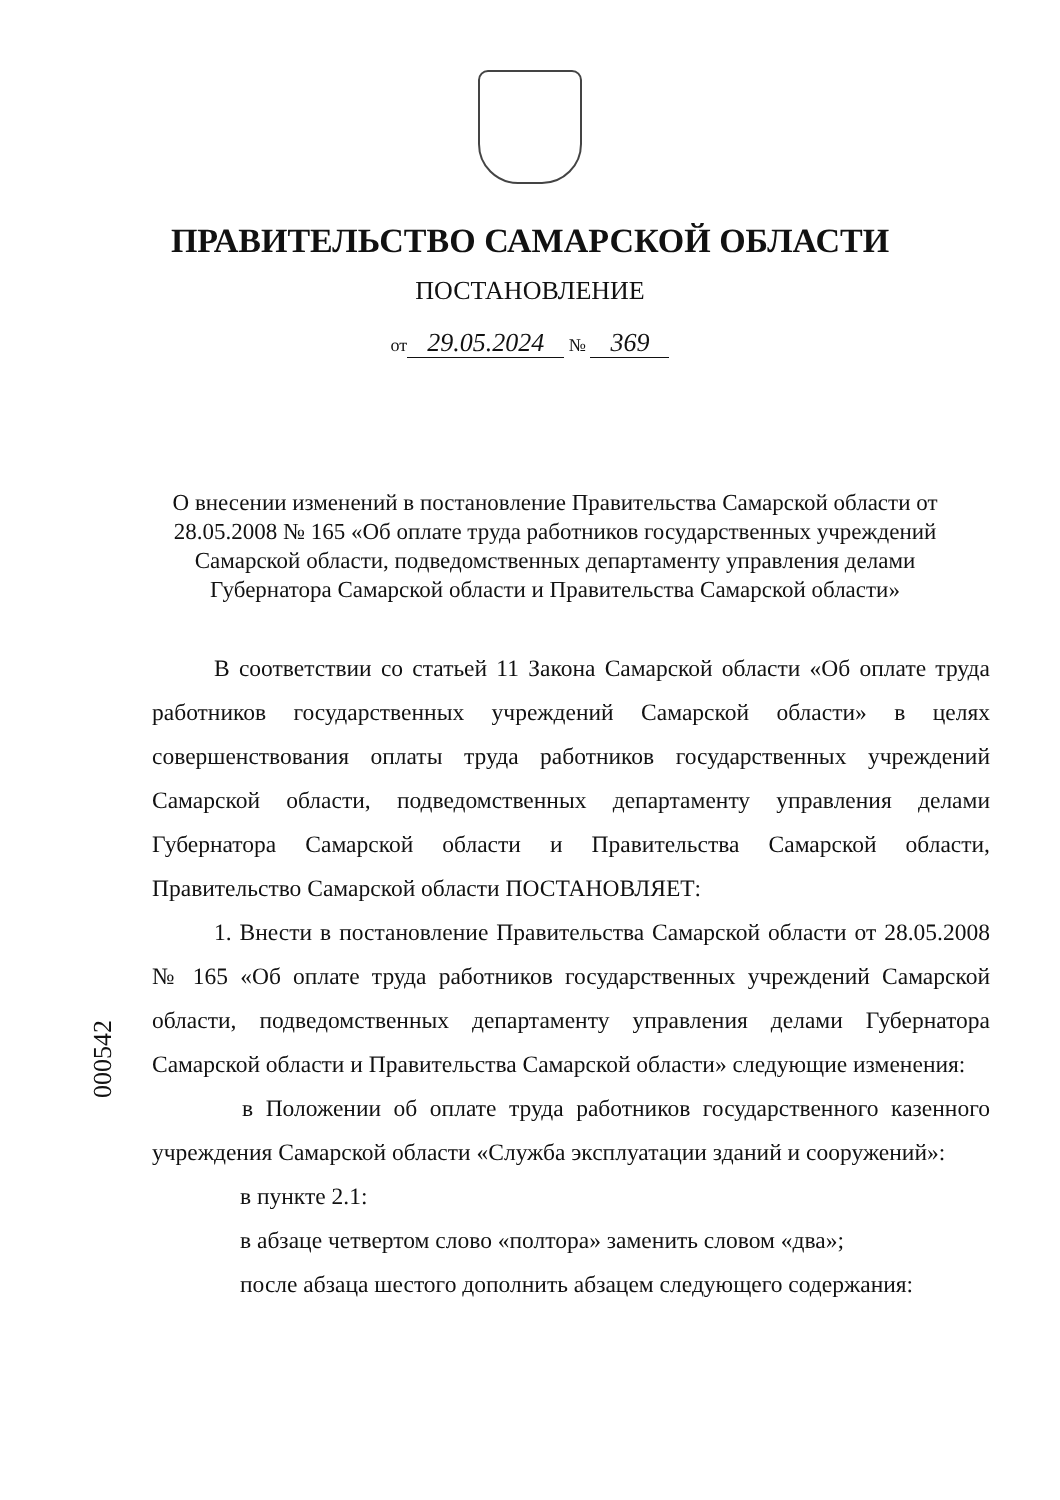ПРАВИТЕЛЬСТВО САМАРСКОЙ ОБЛАСТИ
ПОСТАНОВЛЕНИЕ
от 29.05.2024 № 369
О внесении изменений в постановление Правительства Самарской области от 28.05.2008 № 165 «Об оплате труда работников государственных учреждений Самарской области, подведомственных департаменту управления делами Губернатора Самарской области и Правительства Самарской области»
В соответствии со статьей 11 Закона Самарской области «Об оплате труда работников государственных учреждений Самарской области» в целях совершенствования оплаты труда работников государственных учреждений Самарской области, подведомственных департаменту управления делами Губернатора Самарской области и Правительства Самарской области, Правительство Самарской области ПОСТАНОВЛЯЕТ:
1. Внести в постановление Правительства Самарской области от 28.05.2008 № 165 «Об оплате труда работников государственных учреждений Самарской области, подведомственных департаменту управления делами Губернатора Самарской области и Правительства Самарской области» следующие изменения:
в Положении об оплате труда работников государственного казенного учреждения Самарской области «Служба эксплуатации зданий и сооружений»:
в пункте 2.1:
в абзаце четвертом слово «полтора» заменить словом «два»;
после абзаца шестого дополнить абзацем следующего содержания:
000542